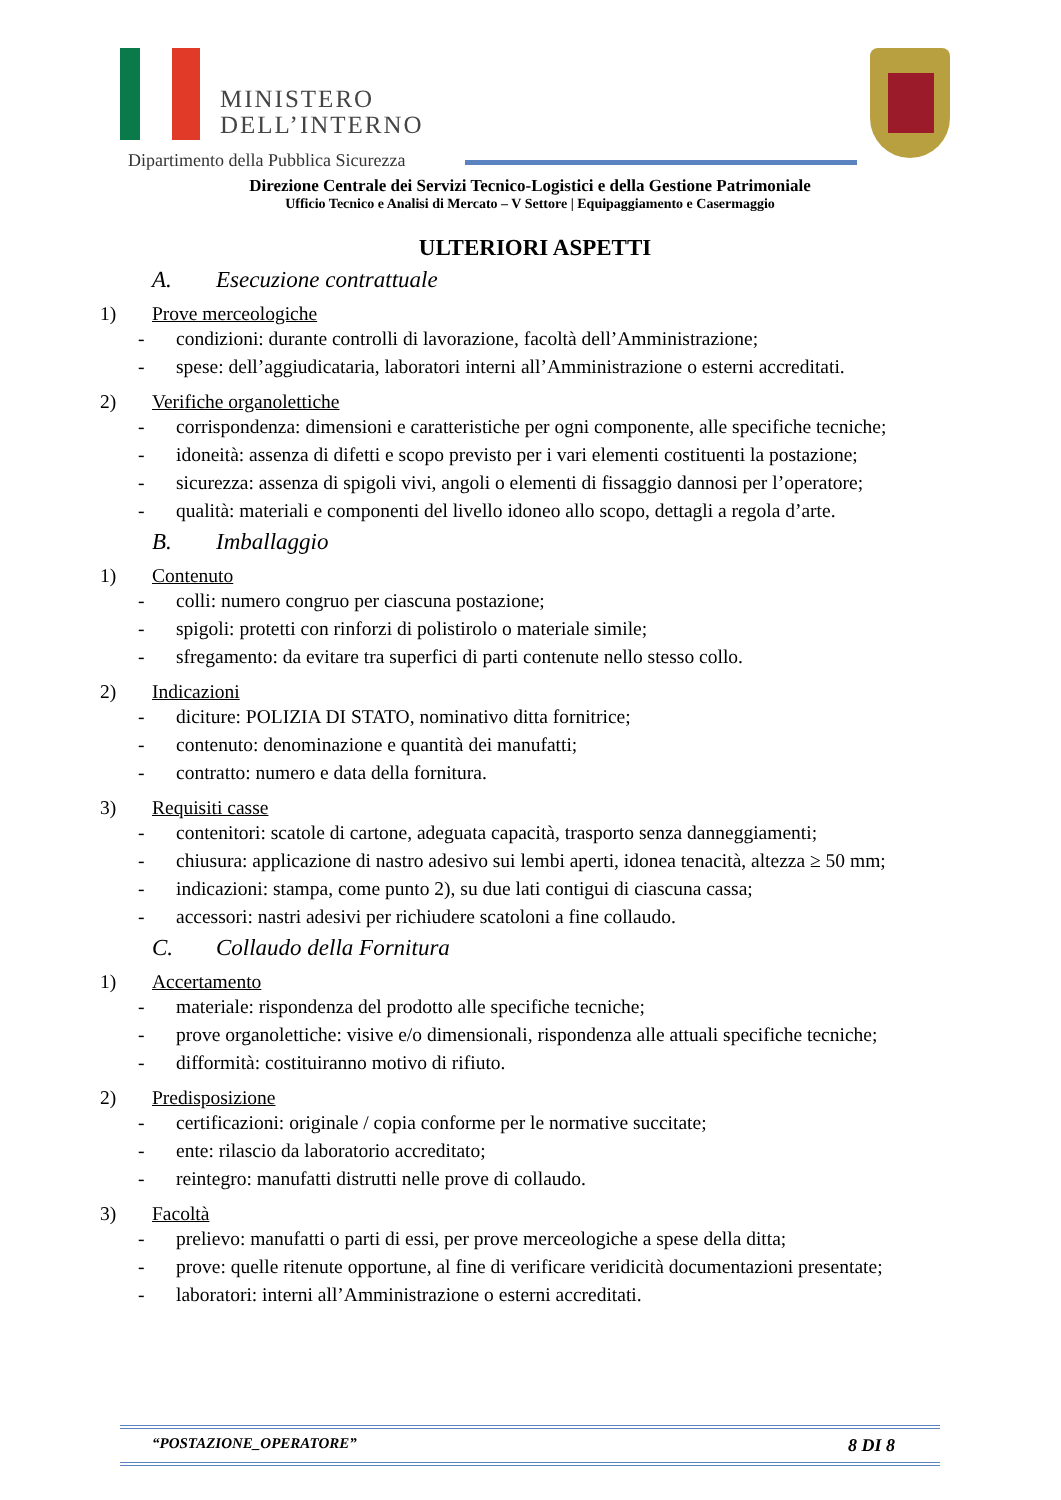MINISTERO
DELL’INTERNO
Dipartimento della Pubblica Sicurezza
Direzione Centrale dei Servizi Tecnico-Logistici e della Gestione Patrimoniale
Ufficio Tecnico e Analisi di Mercato – V Settore | Equipaggiamento e Casermaggio
ULTERIORI ASPETTI
A. Esecuzione contrattuale
1) Prove merceologiche
- condizioni: durante controlli di lavorazione, facoltà dell’Amministrazione;
- spese: dell’aggiudicataria, laboratori interni all’Amministrazione o esterni accreditati.
2) Verifiche organolettiche
- corrispondenza: dimensioni e caratteristiche per ogni componente, alle specifiche tecniche;
- idoneità: assenza di difetti e scopo previsto per i vari elementi costituenti la postazione;
- sicurezza: assenza di spigoli vivi, angoli o elementi di fissaggio dannosi per l’operatore;
- qualità: materiali e componenti del livello idoneo allo scopo, dettagli a regola d’arte.
B. Imballaggio
1) Contenuto
- colli: numero congruo per ciascuna postazione;
- spigoli: protetti con rinforzi di polistirolo o materiale simile;
- sfregamento: da evitare tra superfici di parti contenute nello stesso collo.
2) Indicazioni
- diciture: POLIZIA DI STATO, nominativo ditta fornitrice;
- contenuto: denominazione e quantità dei manufatti;
- contratto: numero e data della fornitura.
3) Requisiti casse
- contenitori: scatole di cartone, adeguata capacità, trasporto senza danneggiamenti;
- chiusura: applicazione di nastro adesivo sui lembi aperti, idonea tenacità, altezza ≥ 50 mm;
- indicazioni: stampa, come punto 2), su due lati contigui di ciascuna cassa;
- accessori: nastri adesivi per richiudere scatoloni a fine collaudo.
C. Collaudo della Fornitura
1) Accertamento
- materiale: rispondenza del prodotto alle specifiche tecniche;
- prove organolettiche: visive e/o dimensionali, rispondenza alle attuali specifiche tecniche;
- difformità: costituiranno motivo di rifiuto.
2) Predisposizione
- certificazioni: originale / copia conforme per le normative succitate;
- ente: rilascio da laboratorio accreditato;
- reintegro: manufatti distrutti nelle prove di collaudo.
3) Facoltà
- prelievo: manufatti o parti di essi, per prove merceologiche a spese della ditta;
- prove: quelle ritenute opportune, al fine di verificare veridicità documentazioni presentate;
- laboratori: interni all’Amministrazione o esterni accreditati.
“POSTAZIONE_OPERATORE” 8 DI 8